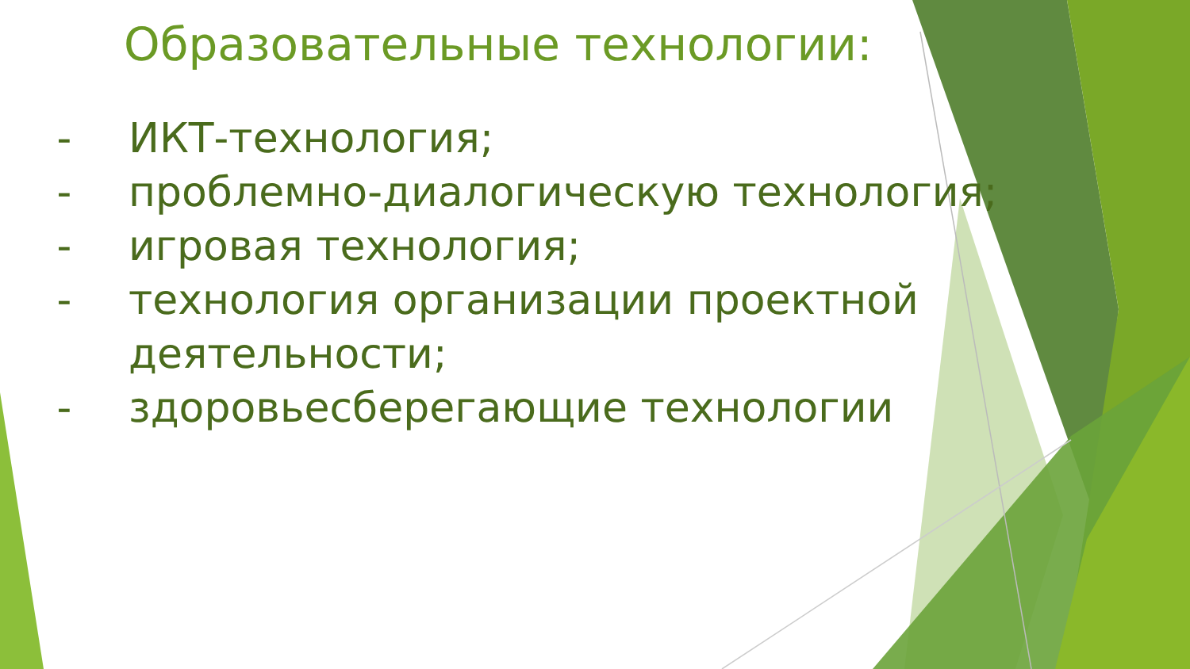Образовательные технологии:
- ИКТ-технология;
- проблемно-диалогическую технология;
- игровая технология;
- технология организации проектной деятельности;
- здоровьесберегающие технологии